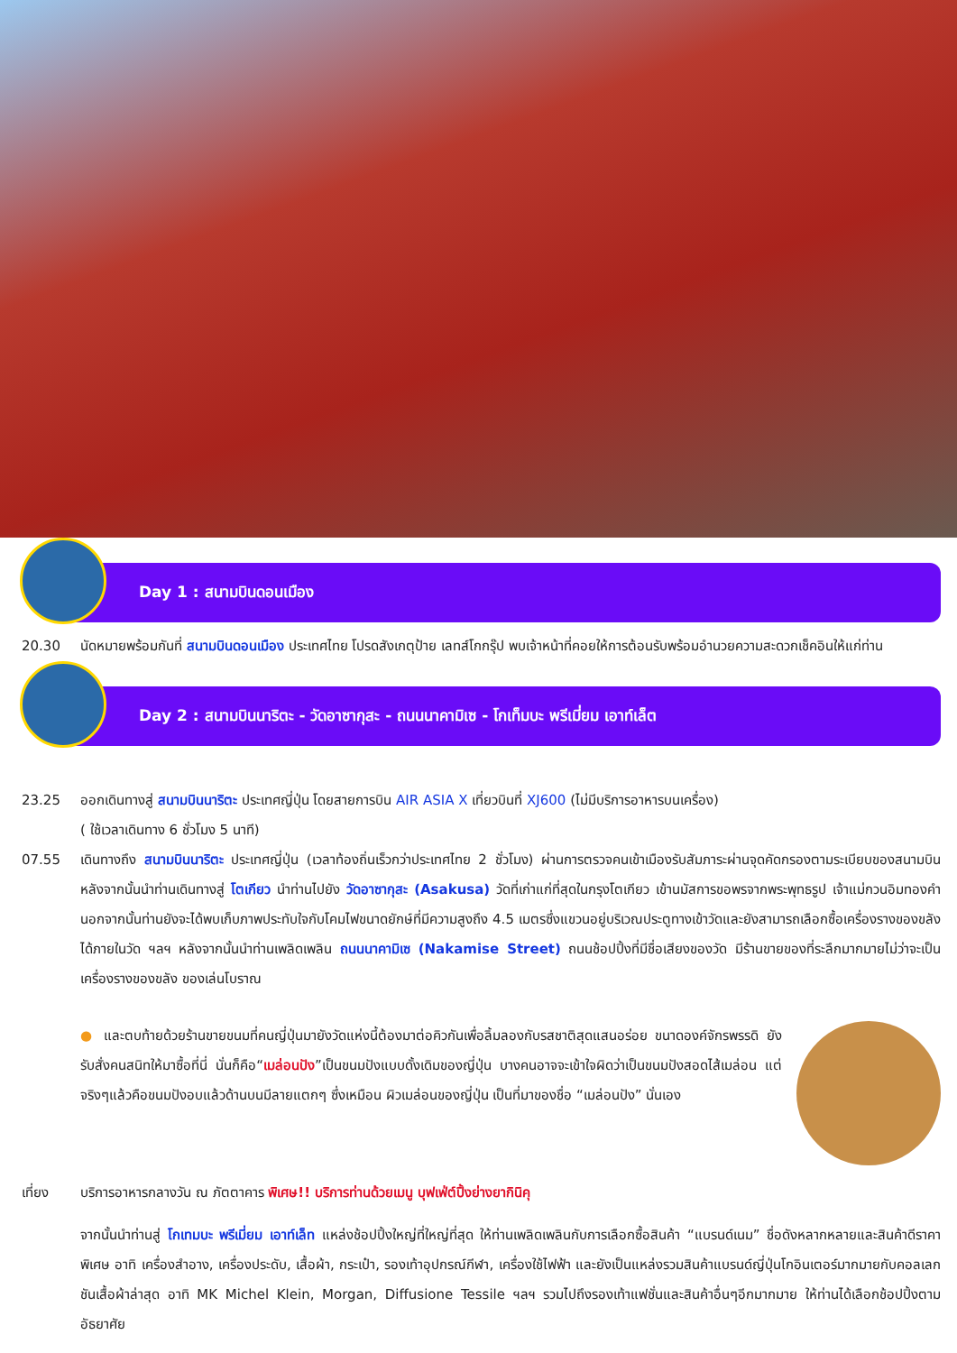Day 1 : สนามบินดอนเมือง
20.30 นัดหมายพร้อมกันที่ สนามบินดอนเมือง ประเทศไทย โปรดสังเกตุป้าย เลทส์โกกรุ๊ป พบเจ้าหน้าที่คอยให้การต้อนรับพร้อมอำนวยความสะดวกเช็คอินให้แก่ท่าน
Day 2 : สนามบินนาริตะ - วัดอาซากุสะ - ถนนนาคามิเซ - โกเท็มบะ พรีเมี่ยม เอาท์เล็ต
23.25 ออกเดินทางสู่ สนามบินนาริตะ ประเทศญี่ปุ่น โดยสายการบิน AIR ASIA X เที่ยวบินที่ XJ600 (ไม่มีบริการอาหารบนเครื่อง)
( ใช้เวลาเดินทาง 6 ชั่วโมง 5 นาที)
07.55 เดินทางถึง สนามบินนาริตะ ประเทศญี่ปุ่น (เวลาท้องถิ่นเร็วกว่าประเทศไทย 2 ชั่วโมง) ผ่านการตรวจคนเข้าเมืองรับสัมภาระผ่านจุดคัดกรองตามระเบียบของสนามบิน หลังจากนั้นนำท่านเดินทางสู่ โตเกียว นำท่านไปยัง วัดอาซากุสะ (Asakusa) วัดที่เก่าแก่ที่สุดในกรุงโตเกียว เข้านมัสการขอพรจากพระพุทธรูป เจ้าแม่กวนอิมทองคำ นอกจากนั้นท่านยังจะได้พบเก็บภาพประทับใจกับโคมไฟขนาดยักษ์ที่มีความสูงถึง 4.5 เมตรซึ่งแขวนอยู่บริเวณประตูทางเข้าวัดและยังสามารถเลือกซื้อเครื่องรางของขลังได้ภายในวัด ฯลฯ หลังจากนั้นนำท่านเพลิดเพลิน ถนนนาคามิเซ (Nakamise Street) ถนนช้อปปิ้งที่มีชื่อเสียงของวัด มีร้านขายของที่ระลึกมากมายไม่ว่าจะเป็นเครื่องรางของขลัง ของเล่นโบราณ
● และตบท้ายด้วยร้านขายขนมที่คนญี่ปุ่นมายังวัดแห่งนี้ต้องมาต่อคิวกันเพื่อลิ้มลองกับรสชาติสุดแสนอร่อย ขนาดองค์จักรพรรดิ ยังรับสั่งคนสนิทให้มาซื้อที่นี่ นั่นก็คือ“เมล่อนปัง”เป็นขนมปังแบบดั้งเดิมของญี่ปุ่น บางคนอาจจะเข้าใจผิดว่าเป็นขนมปังสอดไส้เมล่อน แต่จริงๆแล้วคือขนมปังอบแล้วด้านบนมีลายแตกๆ ซึ่งเหมือน ผิวเมล่อนของญี่ปุ่น เป็นที่มาของชื่อ “เมล่อนปัง” นั่นเอง
เที่ยง บริการอาหารกลางวัน ณ ภัตตาคาร พิเศษ!! บริการท่านด้วยเมนู บุฟเฟ่ต์ปิ้งย่างยากินิคุ
จากนั้นนำท่านสู่ โกเทมบะ พรีเมี่ยม เอาท์เล็ท แหล่งช้อปปิ้งใหญ่ที่ใหญ่ที่สุด ให้ท่านเพลิดเพลินกับการเลือกซื้อสินค้า “แบรนด์เนม” ชื่อดังหลากหลายและสินค้าดีราคาพิเศษ อาทิ เครื่องสำอาง, เครื่องประดับ, เสื้อผ้า, กระเป๋า, รองเท้าอุปกรณ์กีฬา, เครื่องใช้ไฟฟ้า และยังเป็นแหล่งรวมสินค้าแบรนด์ญี่ปุ่นโกอินเตอร์มากมายกับคอลเลกชันเสื้อผ้าล่าสุด อาทิ MK Michel Klein, Morgan, Diffusione Tessile ฯลฯ รวมไปถึงรองเท้าแฟชั่นและสินค้าอื่นๆอีกมากมาย ให้ท่านได้เลือกช้อปปิ้งตามอัธยาศัย